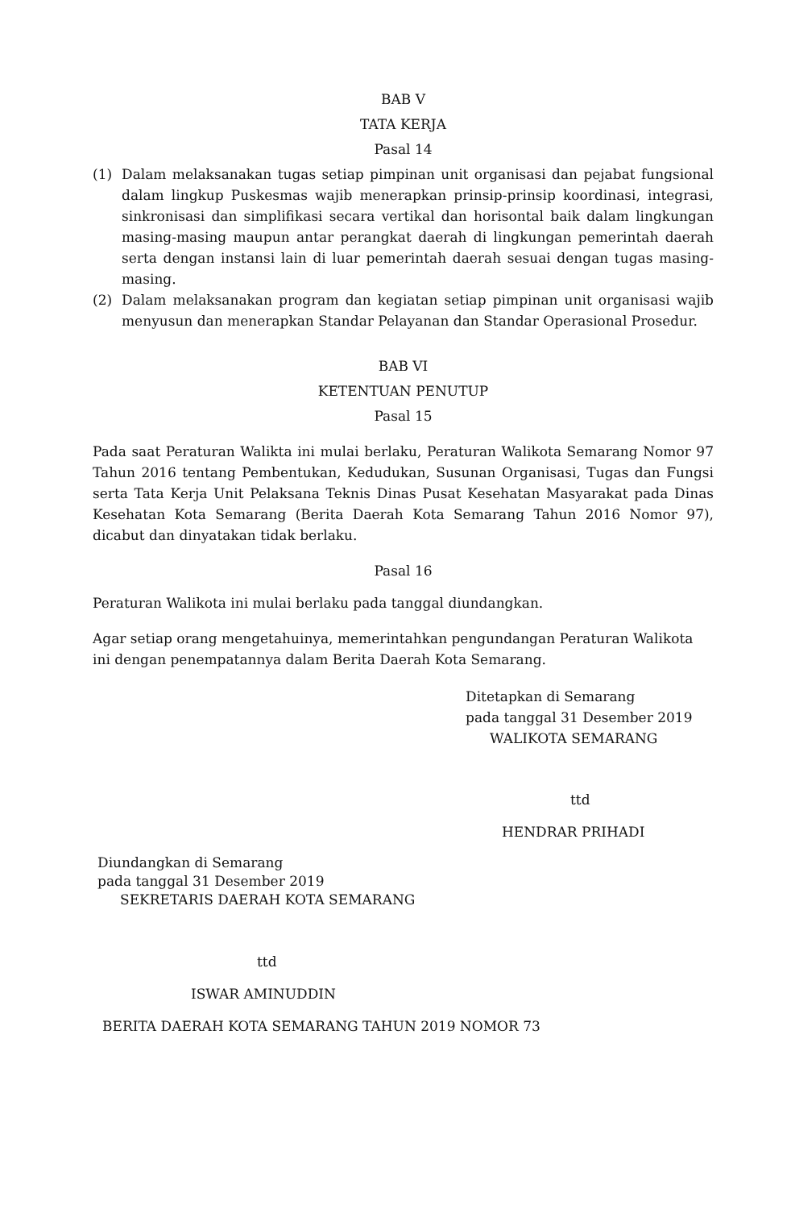BAB V
TATA KERJA
Pasal 14
(1) Dalam melaksanakan tugas setiap pimpinan unit organisasi dan pejabat fungsional dalam lingkup Puskesmas wajib menerapkan prinsip-prinsip koordinasi, integrasi, sinkronisasi dan simplifikasi secara vertikal dan horisontal baik dalam lingkungan masing-masing maupun antar perangkat daerah di lingkungan pemerintah daerah serta dengan instansi lain di luar pemerintah daerah sesuai dengan tugas masing-masing.
(2) Dalam melaksanakan program dan kegiatan setiap pimpinan unit organisasi wajib menyusun dan menerapkan Standar Pelayanan dan Standar Operasional Prosedur.
BAB VI
KETENTUAN PENUTUP
Pasal 15
Pada saat Peraturan Walikta ini mulai berlaku, Peraturan Walikota Semarang Nomor 97 Tahun 2016 tentang Pembentukan, Kedudukan, Susunan Organisasi, Tugas dan Fungsi serta Tata Kerja Unit Pelaksana Teknis Dinas Pusat Kesehatan Masyarakat pada Dinas Kesehatan Kota Semarang (Berita Daerah Kota Semarang Tahun 2016 Nomor 97), dicabut dan dinyatakan tidak berlaku.
Pasal 16
Peraturan Walikota ini mulai berlaku pada tanggal diundangkan.
Agar setiap orang mengetahuinya, memerintahkan pengundangan Peraturan Walikota ini dengan penempatannya dalam Berita Daerah Kota Semarang.
Ditetapkan di Semarang
pada tanggal 31 Desember 2019
WALIKOTA SEMARANG
ttd
HENDRAR PRIHADI
Diundangkan di Semarang
pada tanggal 31 Desember 2019
SEKRETARIS DAERAH KOTA SEMARANG
ttd
ISWAR AMINUDDIN
BERITA DAERAH KOTA SEMARANG TAHUN 2019 NOMOR 73